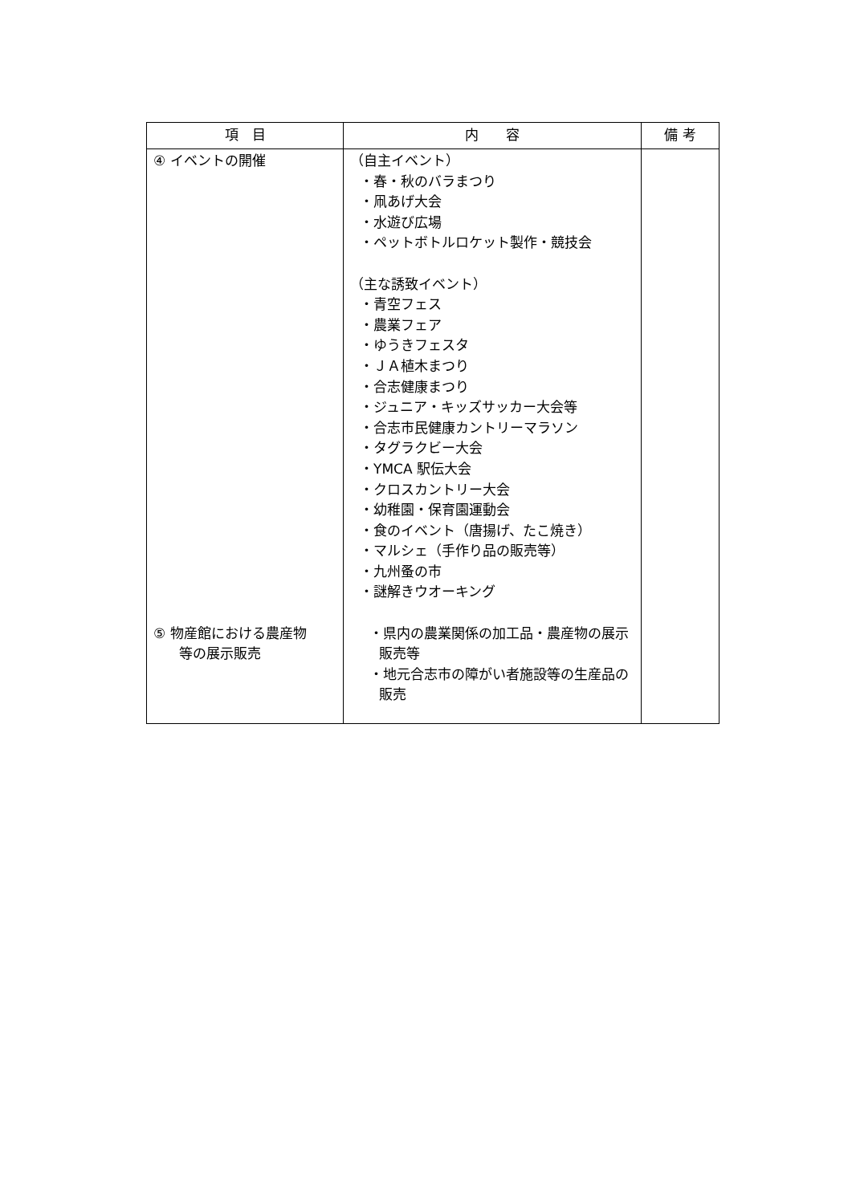| 項 目 | 内 容 | 備 考 |
| --- | --- | --- |
| ④ イベントの開催 ⑤ 物産館における農産物 等の展示販売 | （自主イベント） ・春・秋のバラまつり ・凧あげ大会 ・水遊び広場 ・ペットボトルロケット製作・競技会 （主な誘致イベント） ・青空フェス ・農業フェア ・ゆうきフェスタ ・ＪＡ植木まつり ・合志健康まつり ・ジュニア・キッズサッカー大会等 ・合志市民健康カントリーマラソン ・タグラクビー大会 ・YMCA 駅伝大会 ・クロスカントリー大会 ・幼稚園・保育園運動会 ・食のイベント（唐揚げ、たこ焼き） ・マルシェ（手作り品の販売等） ・九州蚤の市 ・謎解きウオーキング ・県内の農業関係の加工品・農産物の展示販売等 ・地元合志市の障がい者施設等の生産品の販売 | |